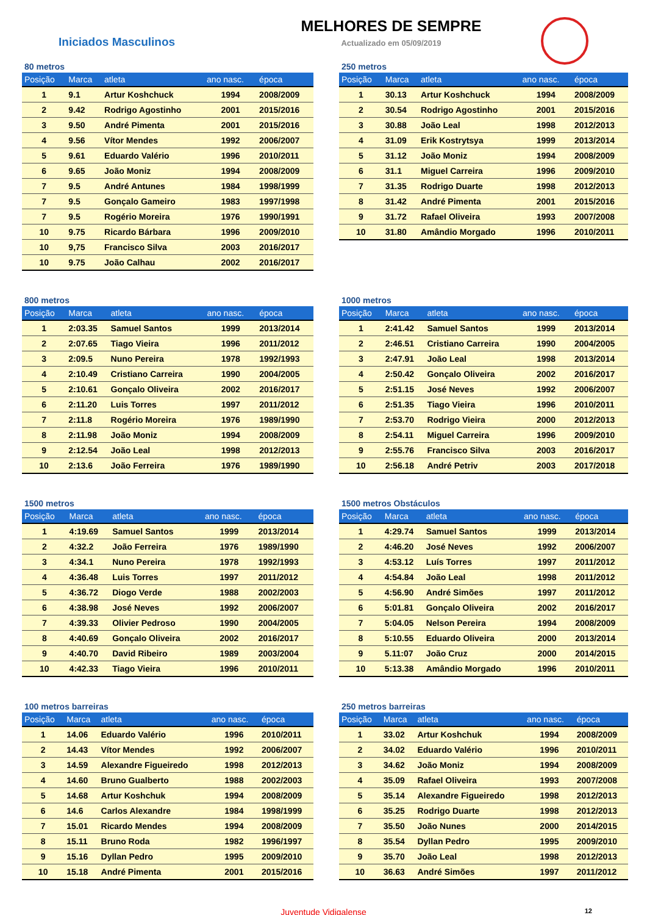Iniciados Masculinos
MELHORES DE SEMPRE
Actualizado em 05/09/2019
80 metros
| Posição | Marca | atleta | ano nasc. | época |
| --- | --- | --- | --- | --- |
| 1 | 9.1 | Artur Koshchuck | 1994 | 2008/2009 |
| 2 | 9.42 | Rodrigo Agostinho | 2001 | 2015/2016 |
| 3 | 9.50 | André Pimenta | 2001 | 2015/2016 |
| 4 | 9.56 | Vítor Mendes | 1992 | 2006/2007 |
| 5 | 9.61 | Eduardo Valério | 1996 | 2010/2011 |
| 6 | 9.65 | João Moniz | 1994 | 2008/2009 |
| 7 | 9.5 | André Antunes | 1984 | 1998/1999 |
| 7 | 9.5 | Gonçalo Gameiro | 1983 | 1997/1998 |
| 7 | 9.5 | Rogério Moreira | 1976 | 1990/1991 |
| 10 | 9.75 | Ricardo Bárbara | 1996 | 2009/2010 |
| 10 | 9,75 | Francisco Silva | 2003 | 2016/2017 |
| 10 | 9.75 | João Calhau | 2002 | 2016/2017 |
250 metros
| Posição | Marca | atleta | ano nasc. | época |
| --- | --- | --- | --- | --- |
| 1 | 30.13 | Artur Koshchuck | 1994 | 2008/2009 |
| 2 | 30.54 | Rodrigo Agostinho | 2001 | 2015/2016 |
| 3 | 30.88 | João Leal | 1998 | 2012/2013 |
| 4 | 31.09 | Erik Kostrytsya | 1999 | 2013/2014 |
| 5 | 31.12 | João Moniz | 1994 | 2008/2009 |
| 6 | 31.1 | Miguel Carreira | 1996 | 2009/2010 |
| 7 | 31.35 | Rodrigo Duarte | 1998 | 2012/2013 |
| 8 | 31.42 | André Pimenta | 2001 | 2015/2016 |
| 9 | 31.72 | Rafael Oliveira | 1993 | 2007/2008 |
| 10 | 31.80 | Amândio Morgado | 1996 | 2010/2011 |
800 metros
| Posição | Marca | atleta | ano nasc. | época |
| --- | --- | --- | --- | --- |
| 1 | 2:03.35 | Samuel Santos | 1999 | 2013/2014 |
| 2 | 2:07.65 | Tiago Vieira | 1996 | 2011/2012 |
| 3 | 2:09.5 | Nuno Pereira | 1978 | 1992/1993 |
| 4 | 2:10.49 | Cristiano Carreira | 1990 | 2004/2005 |
| 5 | 2:10.61 | Gonçalo Oliveira | 2002 | 2016/2017 |
| 6 | 2:11.20 | Luis Torres | 1997 | 2011/2012 |
| 7 | 2:11.8 | Rogério Moreira | 1976 | 1989/1990 |
| 8 | 2:11.98 | João Moniz | 1994 | 2008/2009 |
| 9 | 2:12.54 | João Leal | 1998 | 2012/2013 |
| 10 | 2:13.6 | João Ferreira | 1976 | 1989/1990 |
1000 metros
| Posição | Marca | atleta | ano nasc. | época |
| --- | --- | --- | --- | --- |
| 1 | 2:41.42 | Samuel Santos | 1999 | 2013/2014 |
| 2 | 2:46.51 | Cristiano Carreira | 1990 | 2004/2005 |
| 3 | 2:47.91 | João Leal | 1998 | 2013/2014 |
| 4 | 2:50.42 | Gonçalo Oliveira | 2002 | 2016/2017 |
| 5 | 2:51.15 | José Neves | 1992 | 2006/2007 |
| 6 | 2:51.35 | Tiago Vieira | 1996 | 2010/2011 |
| 7 | 2:53.70 | Rodrigo Vieira | 2000 | 2012/2013 |
| 8 | 2:54.11 | Miguel Carreira | 1996 | 2009/2010 |
| 9 | 2:55.76 | Francisco Silva | 2003 | 2016/2017 |
| 10 | 2:56.18 | André Petriv | 2003 | 2017/2018 |
1500 metros
| Posição | Marca | atleta | ano nasc. | época |
| --- | --- | --- | --- | --- |
| 1 | 4:19.69 | Samuel Santos | 1999 | 2013/2014 |
| 2 | 4:32.2 | João Ferreira | 1976 | 1989/1990 |
| 3 | 4:34.1 | Nuno Pereira | 1978 | 1992/1993 |
| 4 | 4:36.48 | Luis Torres | 1997 | 2011/2012 |
| 5 | 4:36.72 | Diogo Verde | 1988 | 2002/2003 |
| 6 | 4:38.98 | José Neves | 1992 | 2006/2007 |
| 7 | 4:39.33 | Olivier Pedroso | 1990 | 2004/2005 |
| 8 | 4:40.69 | Gonçalo Oliveira | 2002 | 2016/2017 |
| 9 | 4:40.70 | David Ribeiro | 1989 | 2003/2004 |
| 10 | 4:42.33 | Tiago Vieira | 1996 | 2010/2011 |
1500 metros Obstáculos
| Posição | Marca | atleta | ano nasc. | época |
| --- | --- | --- | --- | --- |
| 1 | 4:29.74 | Samuel Santos | 1999 | 2013/2014 |
| 2 | 4:46.20 | José Neves | 1992 | 2006/2007 |
| 3 | 4:53.12 | Luís Torres | 1997 | 2011/2012 |
| 4 | 4:54.84 | João Leal | 1998 | 2011/2012 |
| 5 | 4:56.90 | André Simões | 1997 | 2011/2012 |
| 6 | 5:01.81 | Gonçalo Oliveira | 2002 | 2016/2017 |
| 7 | 5:04.05 | Nelson Pereira | 1994 | 2008/2009 |
| 8 | 5:10.55 | Eduardo Oliveira | 2000 | 2013/2014 |
| 9 | 5.11:07 | João Cruz | 2000 | 2014/2015 |
| 10 | 5:13.38 | Amândio Morgado | 1996 | 2010/2011 |
100 metros barreiras
| Posição | Marca | atleta | ano nasc. | época |
| --- | --- | --- | --- | --- |
| 1 | 14.06 | Eduardo Valério | 1996 | 2010/2011 |
| 2 | 14.43 | Vítor Mendes | 1992 | 2006/2007 |
| 3 | 14.59 | Alexandre Figueiredo | 1998 | 2012/2013 |
| 4 | 14.60 | Bruno Gualberto | 1988 | 2002/2003 |
| 5 | 14.68 | Artur Koshchuk | 1994 | 2008/2009 |
| 6 | 14.6 | Carlos Alexandre | 1984 | 1998/1999 |
| 7 | 15.01 | Ricardo Mendes | 1994 | 2008/2009 |
| 8 | 15.11 | Bruno Roda | 1982 | 1996/1997 |
| 9 | 15.16 | Dyllan Pedro | 1995 | 2009/2010 |
| 10 | 15.18 | André Pimenta | 2001 | 2015/2016 |
250 metros barreiras
| Posição | Marca | atleta | ano nasc. | época |
| --- | --- | --- | --- | --- |
| 1 | 33.02 | Artur Koshchuk | 1994 | 2008/2009 |
| 2 | 34.02 | Eduardo Valério | 1996 | 2010/2011 |
| 3 | 34.62 | João Moniz | 1994 | 2008/2009 |
| 4 | 35.09 | Rafael Oliveira | 1993 | 2007/2008 |
| 5 | 35.14 | Alexandre Figueiredo | 1998 | 2012/2013 |
| 6 | 35.25 | Rodrigo Duarte | 1998 | 2012/2013 |
| 7 | 35.50 | João Nunes | 2000 | 2014/2015 |
| 8 | 35.54 | Dyllan Pedro | 1995 | 2009/2010 |
| 9 | 35.70 | João Leal | 1998 | 2012/2013 |
| 10 | 36.63 | André Simões | 1997 | 2011/2012 |
Juventude Vidigalense 12